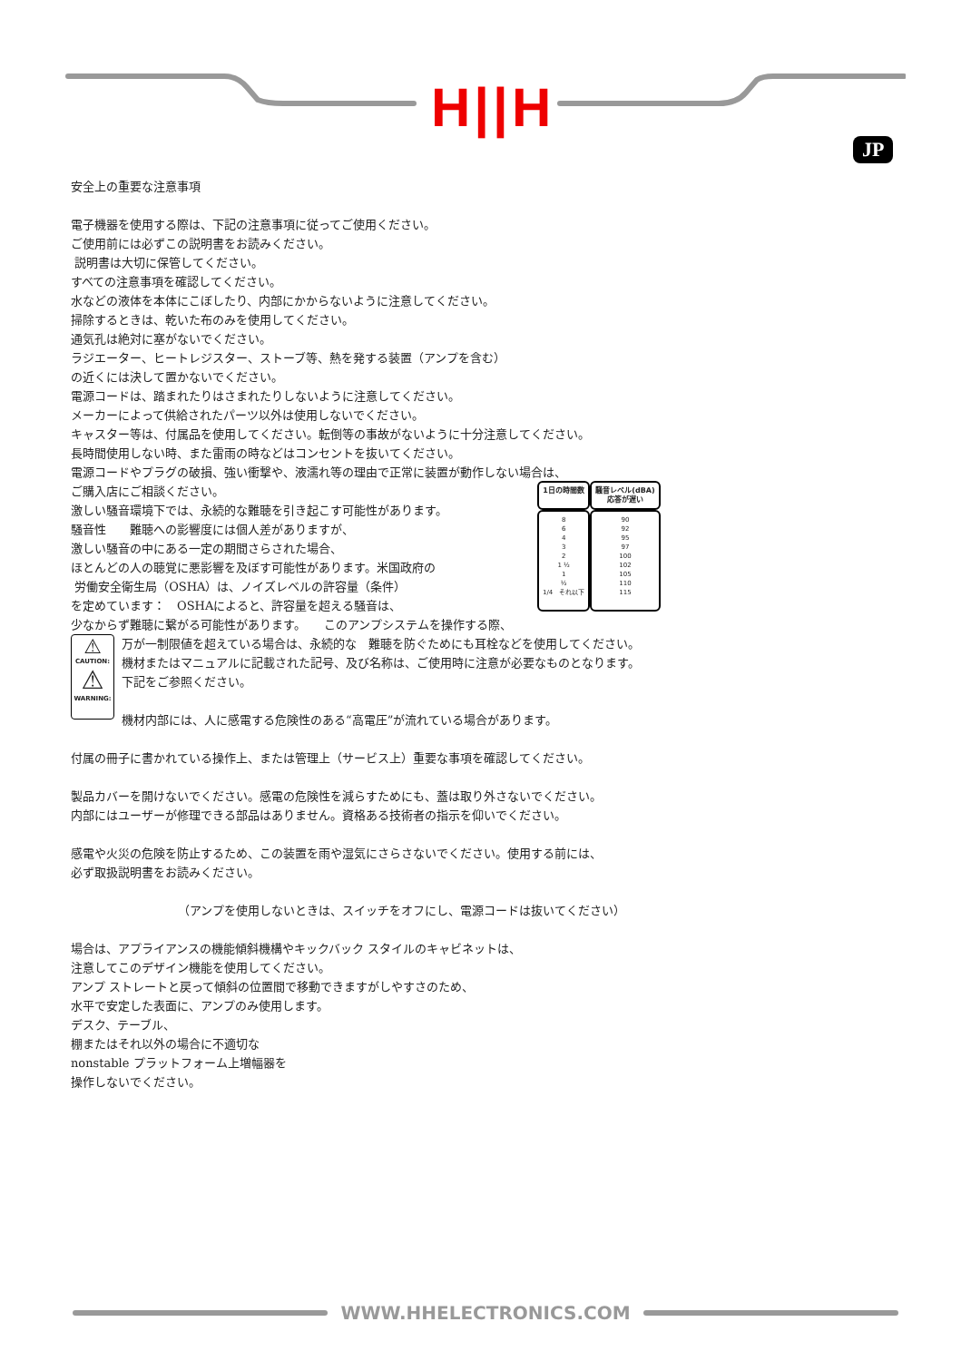H||H
JP
安全上の重要な注意事項
電子機器を使用する際は、下記の注意事項に従ってご使用ください。
ご使用前には必ずこの説明書をお読みください。
説明書は大切に保管してください。
すべての注意事項を確認してください。
水などの液体を本体にこぼしたり、内部にかからないように注意してください。
掃除するときは、乾いた布のみを使用してください。
通気孔は絶対に塞がないでください。
ラジエーター、ヒートレジスター、ストーブ等、熱を発する装置（アンプを含む）
の近くには決して置かないでください。
電源コードは、踏まれたりはさまれたりしないように注意してください。
メーカーによって供給されたパーツ以外は使用しないでください。
キャスター等は、付属品を使用してください。転倒等の事故がないように十分注意してください。
長時間使用しない時、また雷雨の時などはコンセントを抜いてください。
電源コードやプラグの破損、強い衝撃や、液濡れ等の理由で正常に装置が動作しない場合は、
ご購入店にご相談ください。
激しい騒音環境下では、永続的な難聴を引き起こす可能性があります。
騒音性　　難聴への影響度には個人差がありますが、
激しい騒音の中にある一定の期間さらされた場合、
ほとんどの人の聴覚に悪影響を及ぼす可能性があります。米国政府の
労働安全衛生局（OSHA）は、ノイズレベルの許容量（条件）
を定めています：　OSHAによると、許容量を超える騒音は、
少なからず難聴に繋がる可能性があります。　　このアンプシステムを操作する際、
⚠
CAUTION:
⚠
WARNING:
万が一制限値を超えている場合は、永続的な　難聴を防ぐためにも耳栓などを使用してください。
機材またはマニュアルに記載された記号、及び名称は、ご使用時に注意が必要なものとなります。
下記をご参照ください。
機材内部には、人に感電する危険性のある“高電圧”が流れている場合があります。
付属の冊子に書かれている操作上、または管理上（サービス上）重要な事項を確認してください。
製品カバーを開けないでください。感電の危険性を減らすためにも、蓋は取り外さないでください。
内部にはユーザーが修理できる部品はありません。資格ある技術者の指示を仰いでください。
感電や火災の危険を防止するため、この装置を雨や湿気にさらさないでください。使用する前には、
必ず取扱説明書をお読みください。
（アンプを使用しないときは、スイッチをオフにし、電源コードは抜いてください）
場合は、アプライアンスの機能傾斜機構やキックバック スタイルのキャビネットは、
注意してこのデザイン機能を使用してください。
アンプ ストレートと戻って傾斜の位置間で移動できますがしやすさのため、
水平で安定した表面に、アンプのみ使用します。
デスク、テーブル、
棚またはそれ以外の場合に不適切な
nonstable プラットフォーム上増幅器を
操作しないでください。
| 1日の時間数 | 騒音レベル(dBA) 応答が遅い |
| --- | --- |
| 8 6 4 3 2 1 ½ 1 ½ 1/4 それ以下 | 90 92 95 97 100 102 105 110 115 |
WWW.HHELECTRONICS.COM